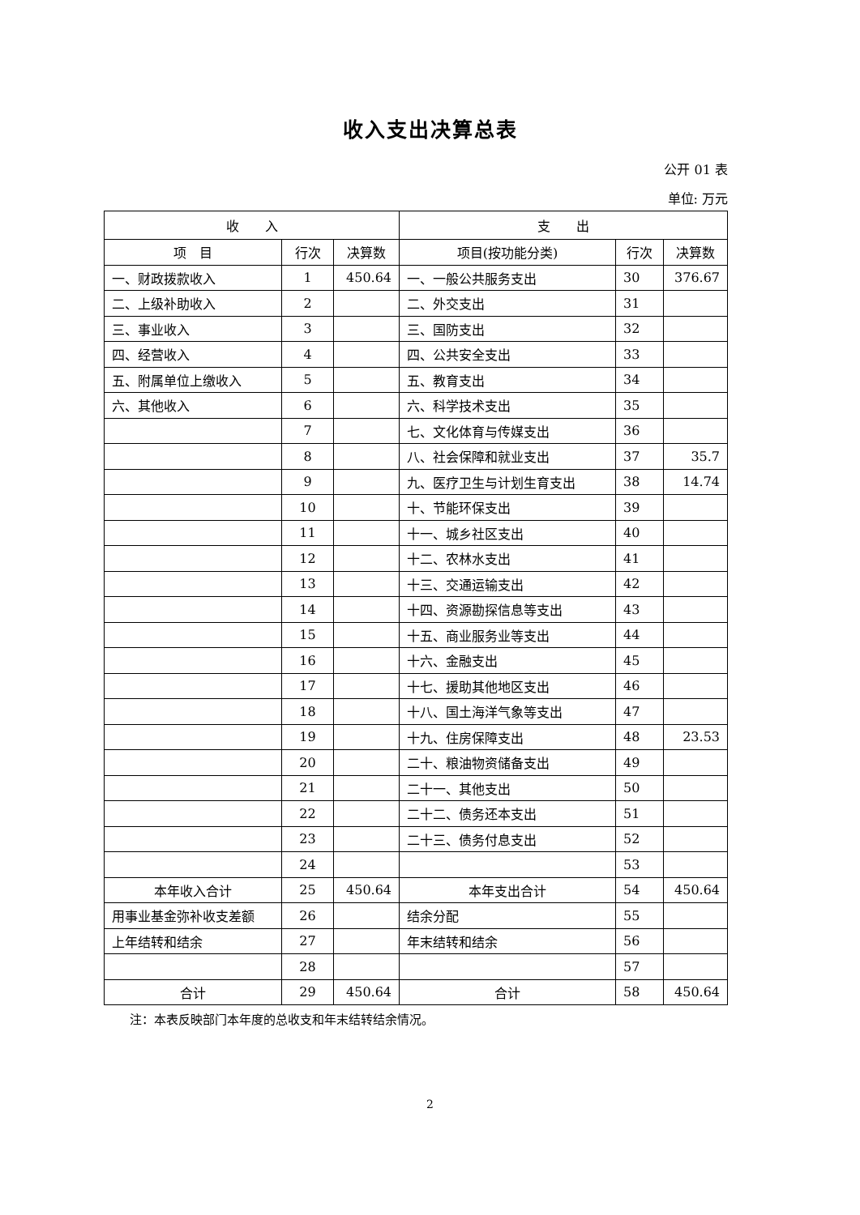收入支出决算总表
公开 01 表
单位: 万元
| 收 入 | | | 支 出 | | |
| --- | --- | --- | --- | --- | --- |
| 项 目 | 行次 | 决算数 | 项目(按功能分类) | 行次 | 决算数 |
| 一、财政拨款收入 | 1 | 450.64 | 一、一般公共服务支出 | 30 | 376.67 |
| 二、上级补助收入 | 2 | | 二、外交支出 | 31 | |
| 三、事业收入 | 3 | | 三、国防支出 | 32 | |
| 四、经营收入 | 4 | | 四、公共安全支出 | 33 | |
| 五、附属单位上缴收入 | 5 | | 五、教育支出 | 34 | |
| 六、其他收入 | 6 | | 六、科学技术支出 | 35 | |
| | 7 | | 七、文化体育与传媒支出 | 36 | |
| | 8 | | 八、社会保障和就业支出 | 37 | 35.7 |
| | 9 | | 九、医疗卫生与计划生育支出 | 38 | 14.74 |
| | 10 | | 十、节能环保支出 | 39 | |
| | 11 | | 十一、城乡社区支出 | 40 | |
| | 12 | | 十二、农林水支出 | 41 | |
| | 13 | | 十三、交通运输支出 | 42 | |
| | 14 | | 十四、资源勘探信息等支出 | 43 | |
| | 15 | | 十五、商业服务业等支出 | 44 | |
| | 16 | | 十六、金融支出 | 45 | |
| | 17 | | 十七、援助其他地区支出 | 46 | |
| | 18 | | 十八、国土海洋气象等支出 | 47 | |
| | 19 | | 十九、住房保障支出 | 48 | 23.53 |
| | 20 | | 二十、粮油物资储备支出 | 49 | |
| | 21 | | 二十一、其他支出 | 50 | |
| | 22 | | 二十二、债务还本支出 | 51 | |
| | 23 | | 二十三、债务付息支出 | 52 | |
| | 24 | | | 53 | |
| 本年收入合计 | 25 | 450.64 | 本年支出合计 | 54 | 450.64 |
| 用事业基金弥补收支差额 | 26 | | 结余分配 | 55 | |
| 上年结转和结余 | 27 | | 年末结转和结余 | 56 | |
| | 28 | | | 57 | |
| 合计 | 29 | 450.64 | 合计 | 58 | 450.64 |
注：本表反映部门本年度的总收支和年末结转结余情况。
2